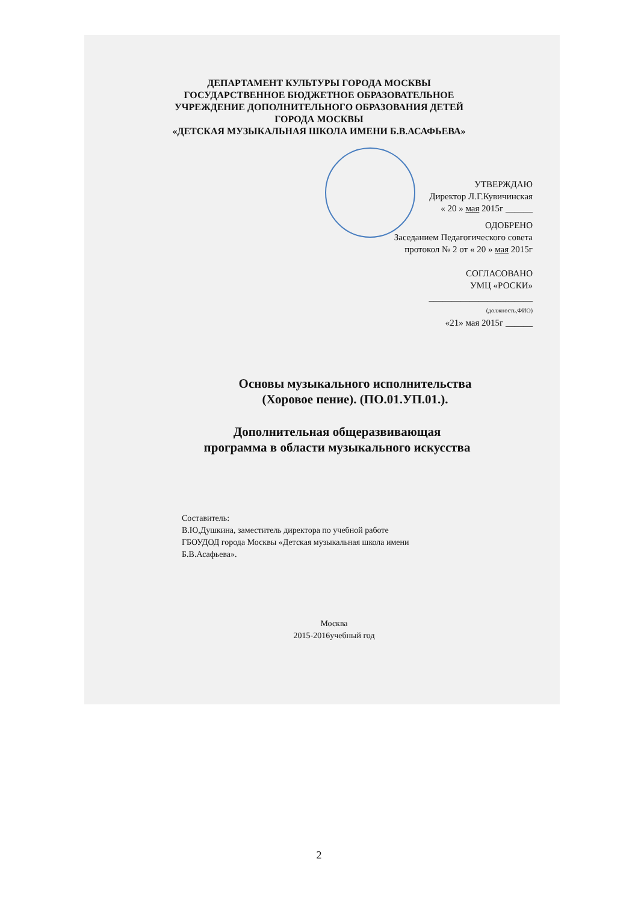ДЕПАРТАМЕНТ КУЛЬТУРЫ ГОРОДА МОСКВЫ
ГОСУДАРСТВЕННОЕ БЮДЖЕТНОЕ ОБРАЗОВАТЕЛЬНОЕ
УЧРЕЖДЕНИЕ ДОПОЛНИТЕЛЬНОГО ОБРАЗОВАНИЯ ДЕТЕЙ
ГОРОДА МОСКВЫ
«ДЕТСКАЯ МУЗЫКАЛЬНАЯ ШКОЛА ИМЕНИ Б.В.АСАФЬЕВА»
УТВЕРЖДАЮ
Директор Л.Г.Кувичинская
« 20 » мая 2015г ______
ОДОБРЕНО
Заседанием Педагогического совета
протокол № 2 от « 20 » мая 2015г
СОГЛАСОВАНО
УМЦ «РОСКИ»
_______________________
(должность,ФИО)
«21» мая 2015г ______
Основы музыкального исполнительства
(Хоровое пение). (ПО.01.УП.01.).
Дополнительная общеразвивающая
программа в области музыкального искусства
Составитель:
В.Ю,Душкина, заместитель директора по учебной работе
ГБОУДОД города Москвы «Детская музыкальная школа имени
Б.В.Асафьева».
Москва
2015-2016учебный год
2